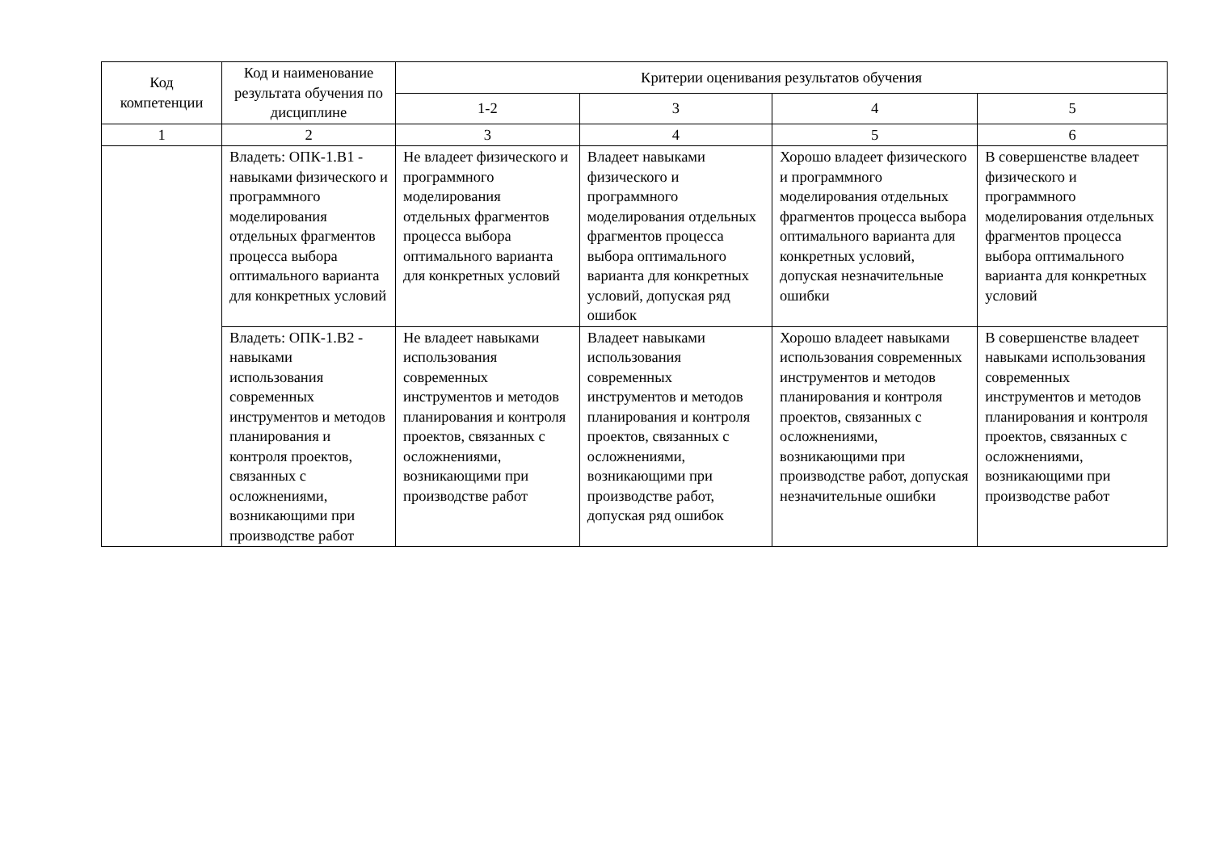| Код компетенции | Код и наименование результата обучения по дисциплине | Критерии оценивания результатов обучения | | | |
| --- | --- | --- | --- | --- | --- |
| | | 1-2 | 3 | 4 | 5 |
| 1 | 2 | 3 | 4 | 5 | 6 |
| | Владеть: ОПК-1.В1 - навыками физического и программного моделирования отдельных фрагментов процесса выбора оптимального варианта для конкретных условий | Не владеет физического и программного моделирования отдельных фрагментов процесса выбора оптимального варианта для конкретных условий | Владеет навыками физического и программного моделирования отдельных фрагментов процесса выбора оптимального варианта для конкретных условий, допуская ряд ошибок | Хорошо владеет физического и программного моделирования отдельных фрагментов процесса выбора оптимального варианта для конкретных условий, допуская незначительные ошибки | В совершенстве владеет физического и программного моделирования отдельных фрагментов процесса выбора оптимального варианта для конкретных условий |
| | Владеть: ОПК-1.В2 - навыками использования современных инструментов и методов планирования и контроля проектов, связанных с осложнениями, возникающими при производстве работ | Не владеет навыками использования современных инструментов и методов планирования и контроля проектов, связанных с осложнениями, возникающими при производстве работ | Владеет навыками использования современных инструментов и методов планирования и контроля проектов, связанных с осложнениями, возникающими при производстве работ, допуская ряд ошибок | Хорошо владеет навыками использования современных инструментов и методов планирования и контроля проектов, связанных с осложнениями, возникающими при производстве работ, допуская незначительные ошибки | В совершенстве владеет навыками использования современных инструментов и методов планирования и контроля проектов, связанных с осложнениями, возникающими при производстве работ |